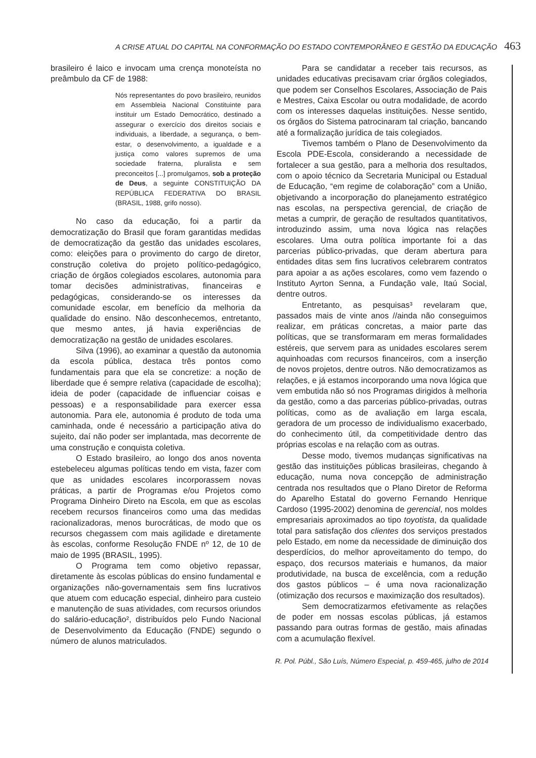A CRISE ATUAL DO CAPITAL NA CONFORMAÇÃO DO ESTADO CONTEMPORÂNEO E GESTÃO DA EDUCAÇÃO 463
brasileiro é laico e invocam uma crença monoteísta no preâmbulo da CF de 1988:
Nós representantes do povo brasileiro, reunidos em Assembleia Nacional Constituinte para instituir um Estado Democrático, destinado a assegurar o exercício dos direitos sociais e individuais, a liberdade, a segurança, o bem-estar, o desenvolvimento, a igualdade e a justiça como valores supremos de uma sociedade fraterna, pluralista e sem preconceitos [...] promulgamos, sob a proteção de Deus, a seguinte CONSTITUIÇÃO DA REPÚBLICA FEDERATIVA DO BRASIL (BRASIL, 1988, grifo nosso).
No caso da educação, foi a partir da democratização do Brasil que foram garantidas medidas de democratização da gestão das unidades escolares, como: eleições para o provimento do cargo de diretor, construção coletiva do projeto político-pedagógico, criação de órgãos colegiados escolares, autonomia para tomar decisões administrativas, financeiras e pedagógicas, considerando-se os interesses da comunidade escolar, em benefício da melhoria da qualidade do ensino. Não desconhecemos, entretanto, que mesmo antes, já havia experiências de democratização na gestão de unidades escolares.
Silva (1996), ao examinar a questão da autonomia da escola pública, destaca três pontos como fundamentais para que ela se concretize: a noção de liberdade que é sempre relativa (capacidade de escolha); ideia de poder (capacidade de influenciar coisas e pessoas) e a responsabilidade para exercer essa autonomia. Para ele, autonomia é produto de toda uma caminhada, onde é necessário a participação ativa do sujeito, daí não poder ser implantada, mas decorrente de uma construção e conquista coletiva.
O Estado brasileiro, ao longo dos anos noventa estebeleceu algumas políticas tendo em vista, fazer com que as unidades escolares incorporassem novas práticas, a partir de Programas e/ou Projetos como Programa Dinheiro Direto na Escola, em que as escolas recebem recursos financeiros como uma das medidas racionalizadoras, menos burocráticas, de modo que os recursos chegassem com mais agilidade e diretamente às escolas, conforme Resolução FNDE nº 12, de 10 de maio de 1995 (BRASIL, 1995).
O Programa tem como objetivo repassar, diretamente às escolas públicas do ensino fundamental e organizações não-governamentais sem fins lucrativos que atuem com educação especial, dinheiro para custeio e manutenção de suas atividades, com recursos oriundos do salário-educação², distribuídos pelo Fundo Nacional de Desenvolvimento da Educação (FNDE) segundo o número de alunos matriculados.
Para se candidatar a receber tais recursos, as unidades educativas precisavam criar órgãos colegiados, que podem ser Conselhos Escolares, Associação de Pais e Mestres, Caixa Escolar ou outra modalidade, de acordo com os interesses daquelas instituições. Nesse sentido, os órgãos do Sistema patrocinaram tal criação, bancando até a formalização jurídica de tais colegiados.
Tivemos também o Plano de Desenvolvimento da Escola PDE-Escola, considerando a necessidade de fortalecer a sua gestão, para a melhoria dos resultados, com o apoio técnico da Secretaria Municipal ou Estadual de Educação, “em regime de colaboração” com a União, objetivando a incorporação do planejamento estratégico nas escolas, na perspectiva gerencial, de criação de metas a cumprir, de geração de resultados quantitativos, introduzindo assim, uma nova lógica nas relações escolares. Uma outra política importante foi a das parcerias público-privadas, que deram abertura para entidades ditas sem fins lucrativos celebrarem contratos para apoiar a as ações escolares, como vem fazendo o Instituto Ayrton Senna, a Fundação vale, Itaú Social, dentre outros.
Entretanto, as pesquisas³ revelaram que, passados mais de vinte anos //ainda não conseguimos realizar, em práticas concretas, a maior parte das políticas, que se transformaram em meras formalidades estéreis, que servem para as unidades escolares serem aquinhoadas com recursos financeiros, com a inserção de novos projetos, dentre outros. Não democratizamos as relações, e já estamos incorporando uma nova lógica que vem embutida não só nos Programas dirigidos à melhoria da gestão, como a das parcerias público-privadas, outras políticas, como as de avaliação em larga escala, geradora de um processo de individualismo exacerbado, do conhecimento útil, da competitividade dentro das próprias escolas e na relação com as outras.
Desse modo, tivemos mudanças significativas na gestão das instituições públicas brasileiras, chegando à educação, numa nova concepção de administração centrada nos resultados que o Plano Diretor de Reforma do Aparelho Estatal do governo Fernando Henrique Cardoso (1995-2002) denomina de gerencial, nos moldes empresariais aproximados ao tipo toyotista, da qualidade total para satisfação dos clientes dos serviços prestados pelo Estado, em nome da necessidade de diminuição dos desperdícios, do melhor aproveitamento do tempo, do espaço, dos recursos materiais e humanos, da maior produtividade, na busca de excelência, com a redução dos gastos públicos – é uma nova racionalização (otimização dos recursos e maximização dos resultados).
Sem democratizarmos efetivamente as relações de poder em nossas escolas públicas, já estamos passando para outras formas de gestão, mais afinadas com a acumulação flexível.
R. Pol. Públ., São Luís, Número Especial, p. 459-465, julho de 2014